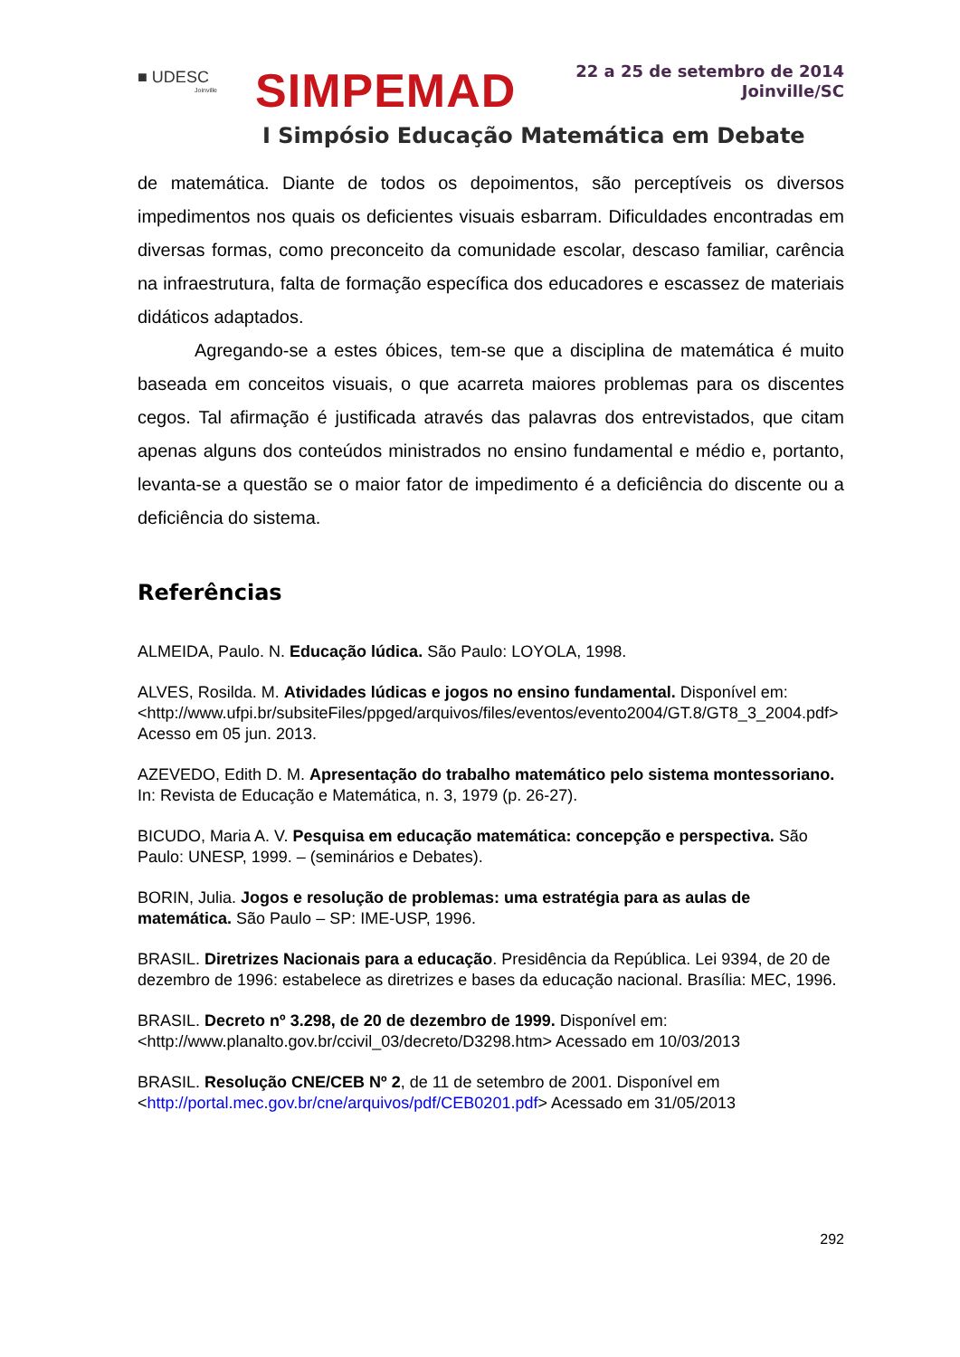■ UDESC
Joinville
SIMPEMAD
22 a 25 de setembro de 2014
Joinville/SC
I Simpósio Educação Matemática em Debate
de matemática. Diante de todos os depoimentos, são perceptíveis os diversos impedimentos nos quais os deficientes visuais esbarram. Dificuldades encontradas em diversas formas, como preconceito da comunidade escolar, descaso familiar, carência na infraestrutura, falta de formação específica dos educadores e escassez de materiais didáticos adaptados.
Agregando-se a estes óbices, tem-se que a disciplina de matemática é muito baseada em conceitos visuais, o que acarreta maiores problemas para os discentes cegos. Tal afirmação é justificada através das palavras dos entrevistados, que citam apenas alguns dos conteúdos ministrados no ensino fundamental e médio e, portanto, levanta-se a questão se o maior fator de impedimento é a deficiência do discente ou a deficiência do sistema.
Referências
ALMEIDA, Paulo. N. Educação lúdica. São Paulo: LOYOLA, 1998.
ALVES, Rosilda. M. Atividades lúdicas e jogos no ensino fundamental. Disponível em: <http://www.ufpi.br/subsiteFiles/ppged/arquivos/files/eventos/evento2004/GT.8/GT8_3_2004.pdf> Acesso em 05 jun. 2013.
AZEVEDO, Edith D. M. Apresentação do trabalho matemático pelo sistema montessoriano. In: Revista de Educação e Matemática, n. 3, 1979 (p. 26-27).
BICUDO, Maria A. V. Pesquisa em educação matemática: concepção e perspectiva. São Paulo: UNESP, 1999. – (seminários e Debates).
BORIN, Julia. Jogos e resolução de problemas: uma estratégia para as aulas de matemática. São Paulo – SP: IME-USP, 1996.
BRASIL. Diretrizes Nacionais para a educação. Presidência da República. Lei 9394, de 20 de dezembro de 1996: estabelece as diretrizes e bases da educação nacional. Brasília: MEC, 1996.
BRASIL. Decreto nº 3.298, de 20 de dezembro de 1999. Disponível em: <http://www.planalto.gov.br/ccivil_03/decreto/D3298.htm> Acessado em 10/03/2013
BRASIL. Resolução CNE/CEB Nº 2, de 11 de setembro de 2001. Disponível em <http://portal.mec.gov.br/cne/arquivos/pdf/CEB0201.pdf> Acessado em 31/05/2013
292